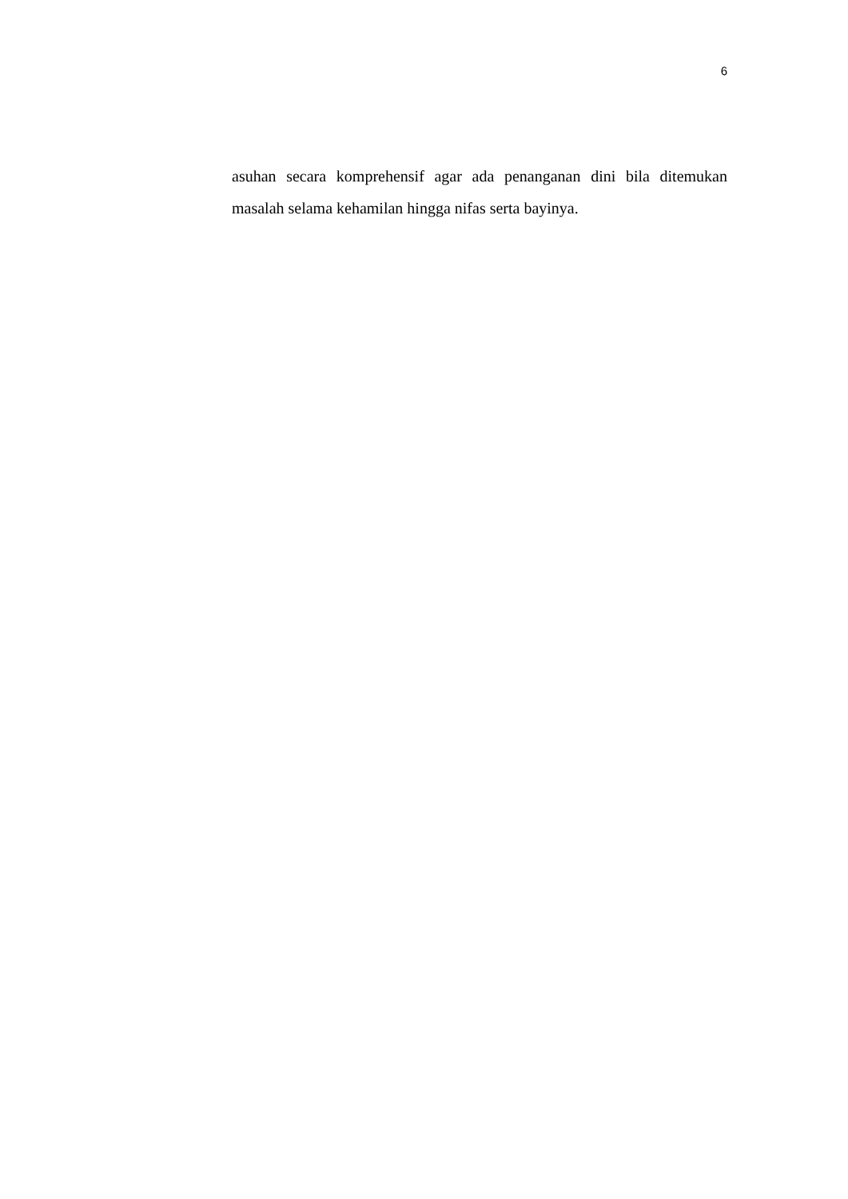6
asuhan secara komprehensif agar ada penanganan dini bila ditemukan masalah selama kehamilan hingga nifas serta bayinya.